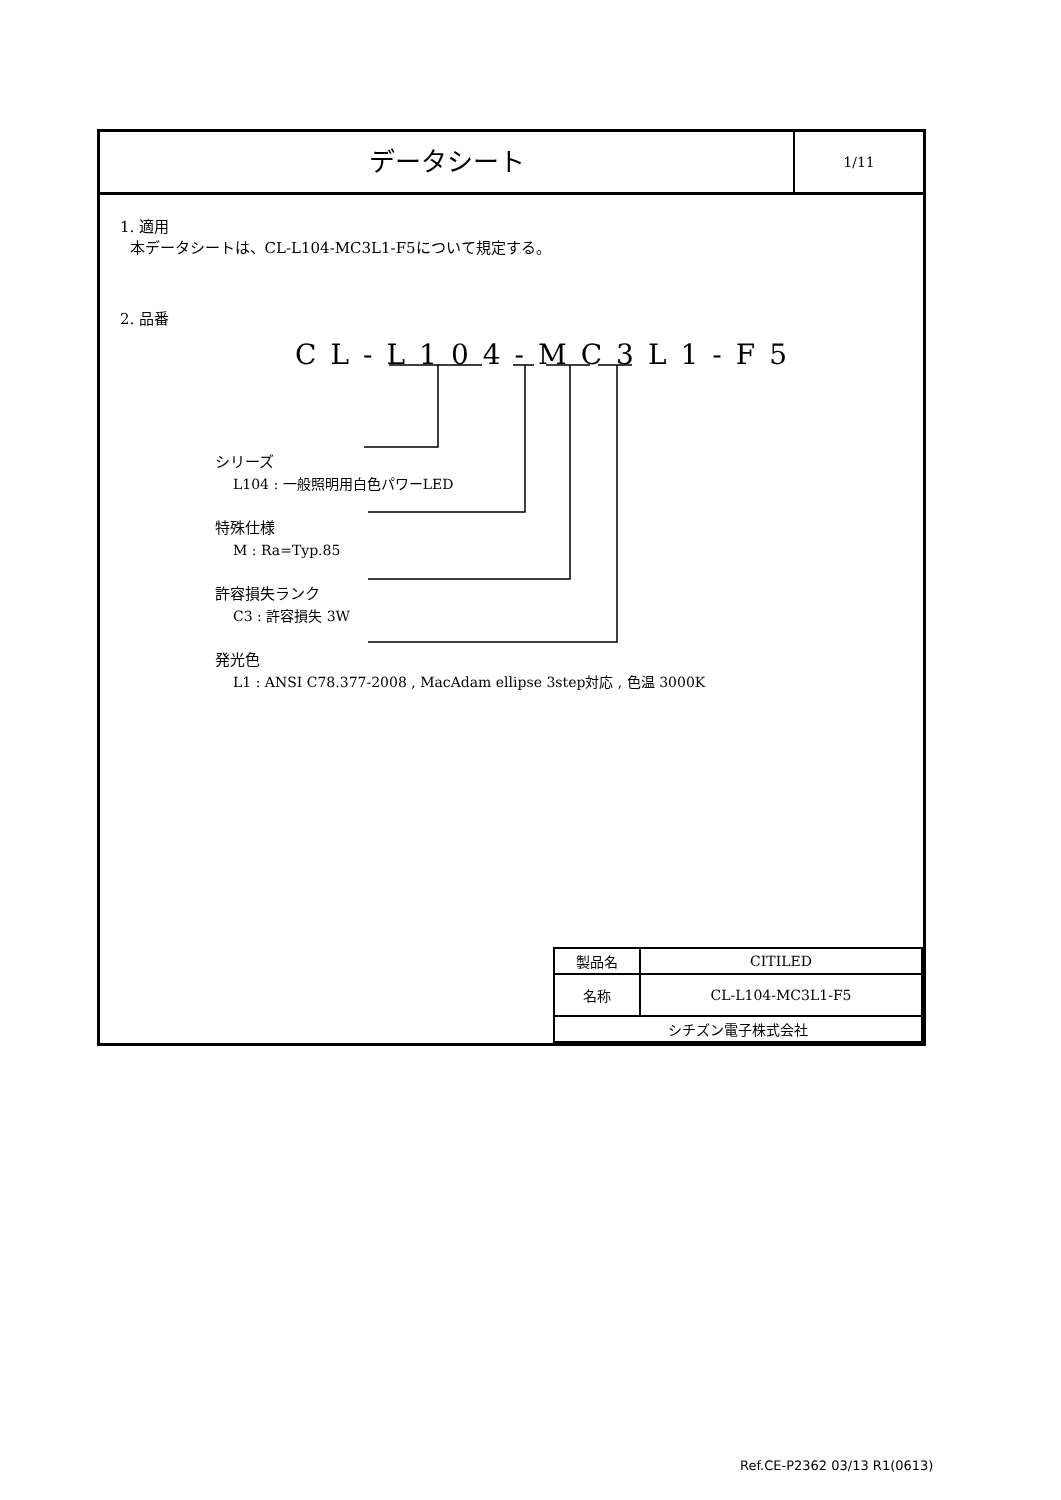データシート
1/11
1. 適用
本データシートは、CL-L104-MC3L1-F5について規定する。
2. 品番
CL-L104-MC3L1-F5
シリーズ
L104 : 一般照明用白色パワーLED
特殊仕様
M : Ra=Typ.85
許容損失ランク
C3 : 許容損失 3W
発光色
L1 : ANSI C78.377-2008 , MacAdam ellipse 3step対応 , 色温 3000K
| 製品名 | CITILED |
| 名称 | CL-L104-MC3L1-F5 |
| シチズン電子株式会社 | |
Ref.CE-P2362 03/13 R1(0613)